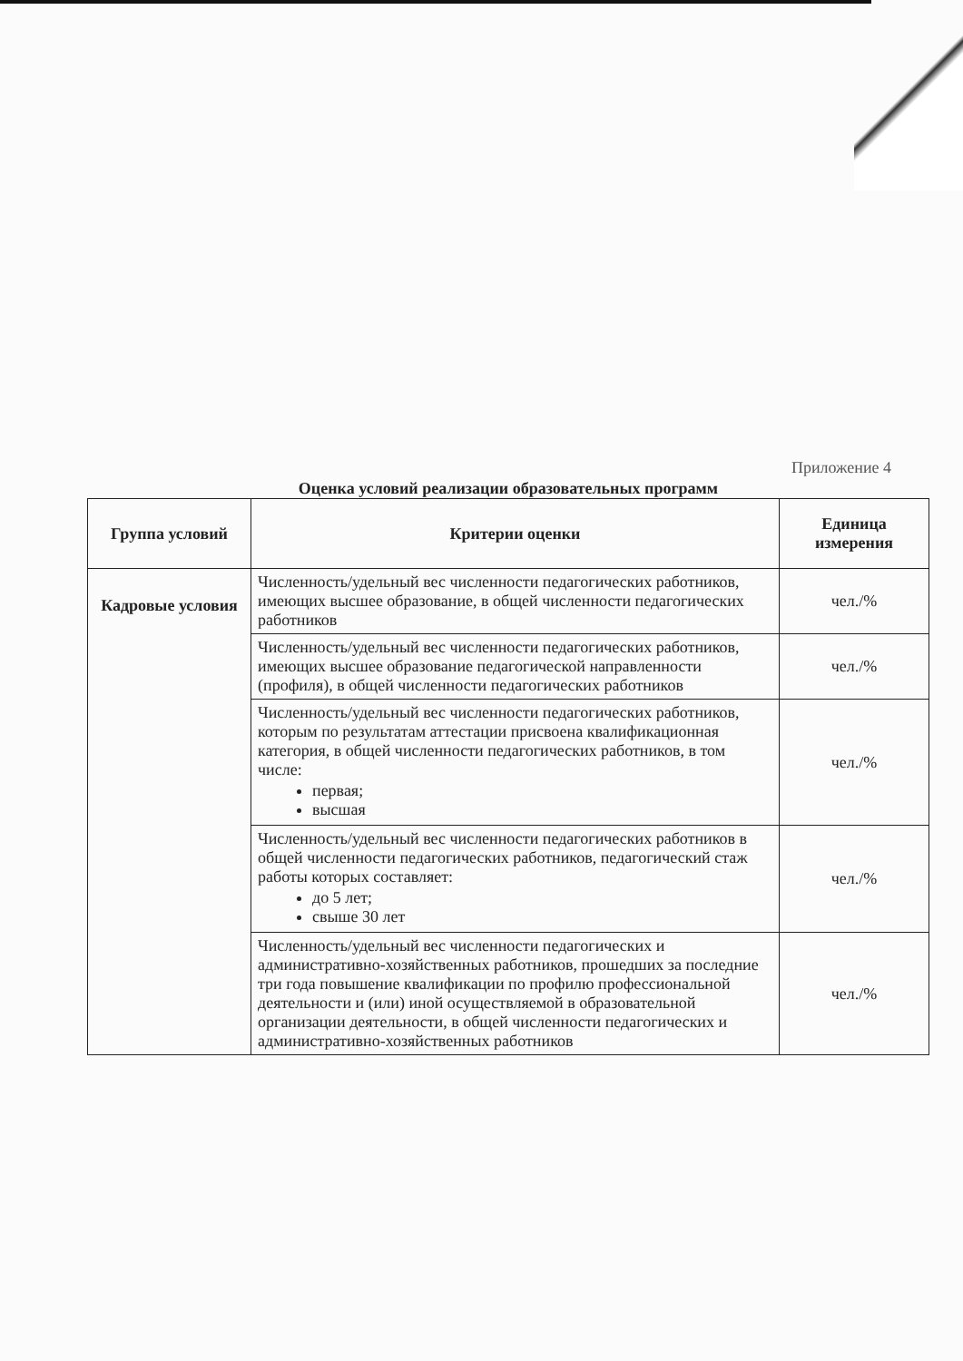Приложение 4
Оценка условий реализации образовательных программ
| Группа условий | Критерии оценки | Единица измерения |
| --- | --- | --- |
| Кадровые условия | Численность/удельный вес численности педагогических работников, имеющих высшее образование, в общей численности педагогических работников | чел./% |
| | Численность/удельный вес численности педагогических работников, имеющих высшее образование педагогической направленности (профиля), в общей численности педагогических работников | чел./% |
| | Численность/удельный вес численности педагогических работников, которым по результатам аттестации присвоена квалификационная категория, в общей численности педагогических работников, в том числе: первая; высшая | чел./% |
| | Численность/удельный вес численности педагогических работников в общей численности педагогических работников, педагогический стаж работы которых составляет: до 5 лет; свыше 30 лет | чел./% |
| | Численность/удельный вес численности педагогических и административно-хозяйственных работников, прошедших за последние три года повышение квалификации по профилю профессиональной деятельности и (или) иной осуществляемой в образовательной организации деятельности, в общей численности педагогических и административно-хозяйственных работников | чел./% |